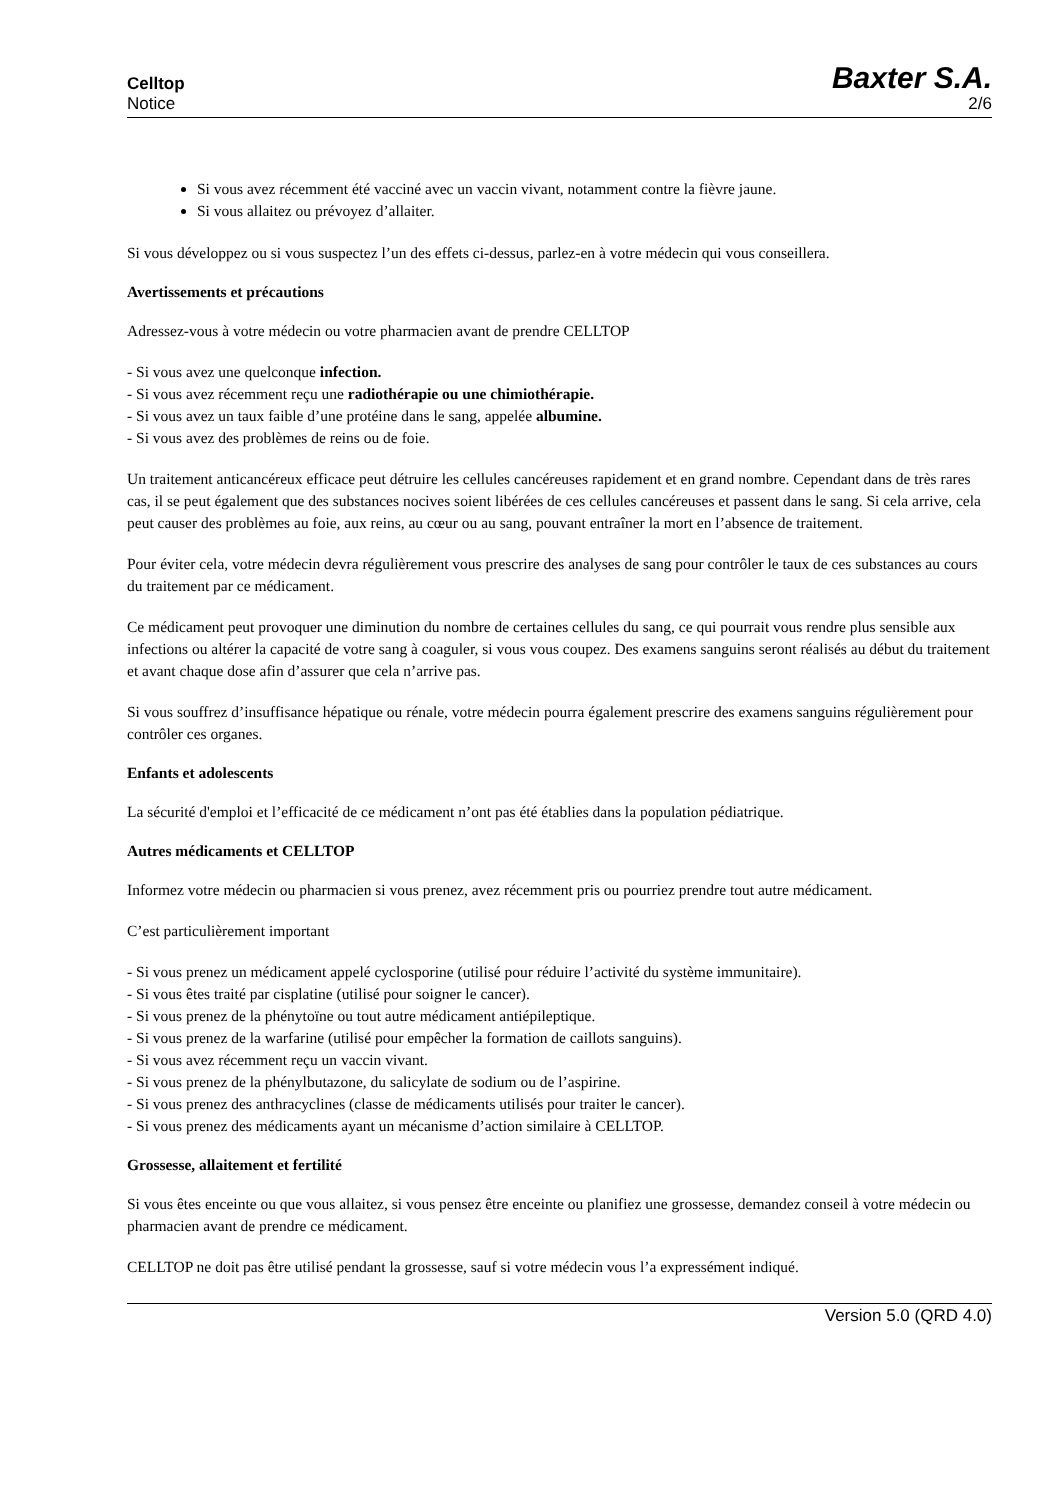Celltop
Notice
Baxter S.A.
2/6
Si vous avez récemment été vacciné avec un vaccin vivant, notamment contre la fièvre jaune.
Si vous allaitez ou prévoyez d’allaiter.
Si vous développez ou si vous suspectez l’un des effets ci-dessus, parlez-en à votre médecin qui vous conseillera.
Avertissements et précautions
Adressez-vous à votre médecin ou votre pharmacien avant de prendre CELLTOP
- Si vous avez une quelconque infection.
- Si vous avez récemment reçu une radiothérapie ou une chimiothérapie.
- Si vous avez un taux faible d’une protéine dans le sang, appelée albumine.
- Si vous avez des problèmes de reins ou de foie.
Un traitement anticancéreux efficace peut détruire les cellules cancéreuses rapidement et en grand nombre. Cependant dans de très rares cas, il se peut également que des substances nocives soient libérées de ces cellules cancéreuses et passent dans le sang. Si cela arrive, cela peut causer des problèmes au foie, aux reins, au cœur ou au sang, pouvant entraîner la mort en l’absence de traitement.
Pour éviter cela, votre médecin devra régulièrement vous prescrire des analyses de sang pour contrôler le taux de ces substances au cours du traitement par ce médicament.
Ce médicament peut provoquer une diminution du nombre de certaines cellules du sang, ce qui pourrait vous rendre plus sensible aux infections ou altérer la capacité de votre sang à coaguler, si vous vous coupez. Des examens sanguins seront réalisés au début du traitement et avant chaque dose afin d’assurer que cela n’arrive pas.
Si vous souffrez d’insuffisance hépatique ou rénale, votre médecin pourra également prescrire des examens sanguins régulièrement pour contrôler ces organes.
Enfants et adolescents
La sécurité d'emploi et l’efficacité de ce médicament n’ont pas été établies dans la population pédiatrique.
Autres médicaments et CELLTOP
Informez votre médecin ou pharmacien si vous prenez, avez récemment pris ou pourriez prendre tout autre médicament.
C’est particulièrement important
- Si vous prenez un médicament appelé cyclosporine (utilisé pour réduire l’activité du système immunitaire).
- Si vous êtes traité par cisplatine (utilisé pour soigner le cancer).
- Si vous prenez de la phénytoïne ou tout autre médicament antiépileptique.
- Si vous prenez de la warfarine (utilisé pour empêcher la formation de caillots sanguins).
- Si vous avez récemment reçu un vaccin vivant.
- Si vous prenez de la phénylbutazone, du salicylate de sodium ou de l’aspirine.
- Si vous prenez des anthracyclines (classe de médicaments utilisés pour traiter le cancer).
- Si vous prenez des médicaments ayant un mécanisme d’action similaire à CELLTOP.
Grossesse, allaitement et fertilité
Si vous êtes enceinte ou que vous allaitez, si vous pensez être enceinte ou planifiez une grossesse, demandez conseil à votre médecin ou pharmacien avant de prendre ce médicament.
CELLTOP ne doit pas être utilisé pendant la grossesse, sauf si votre médecin vous l’a expressément indiqué.
Version 5.0 (QRD 4.0)